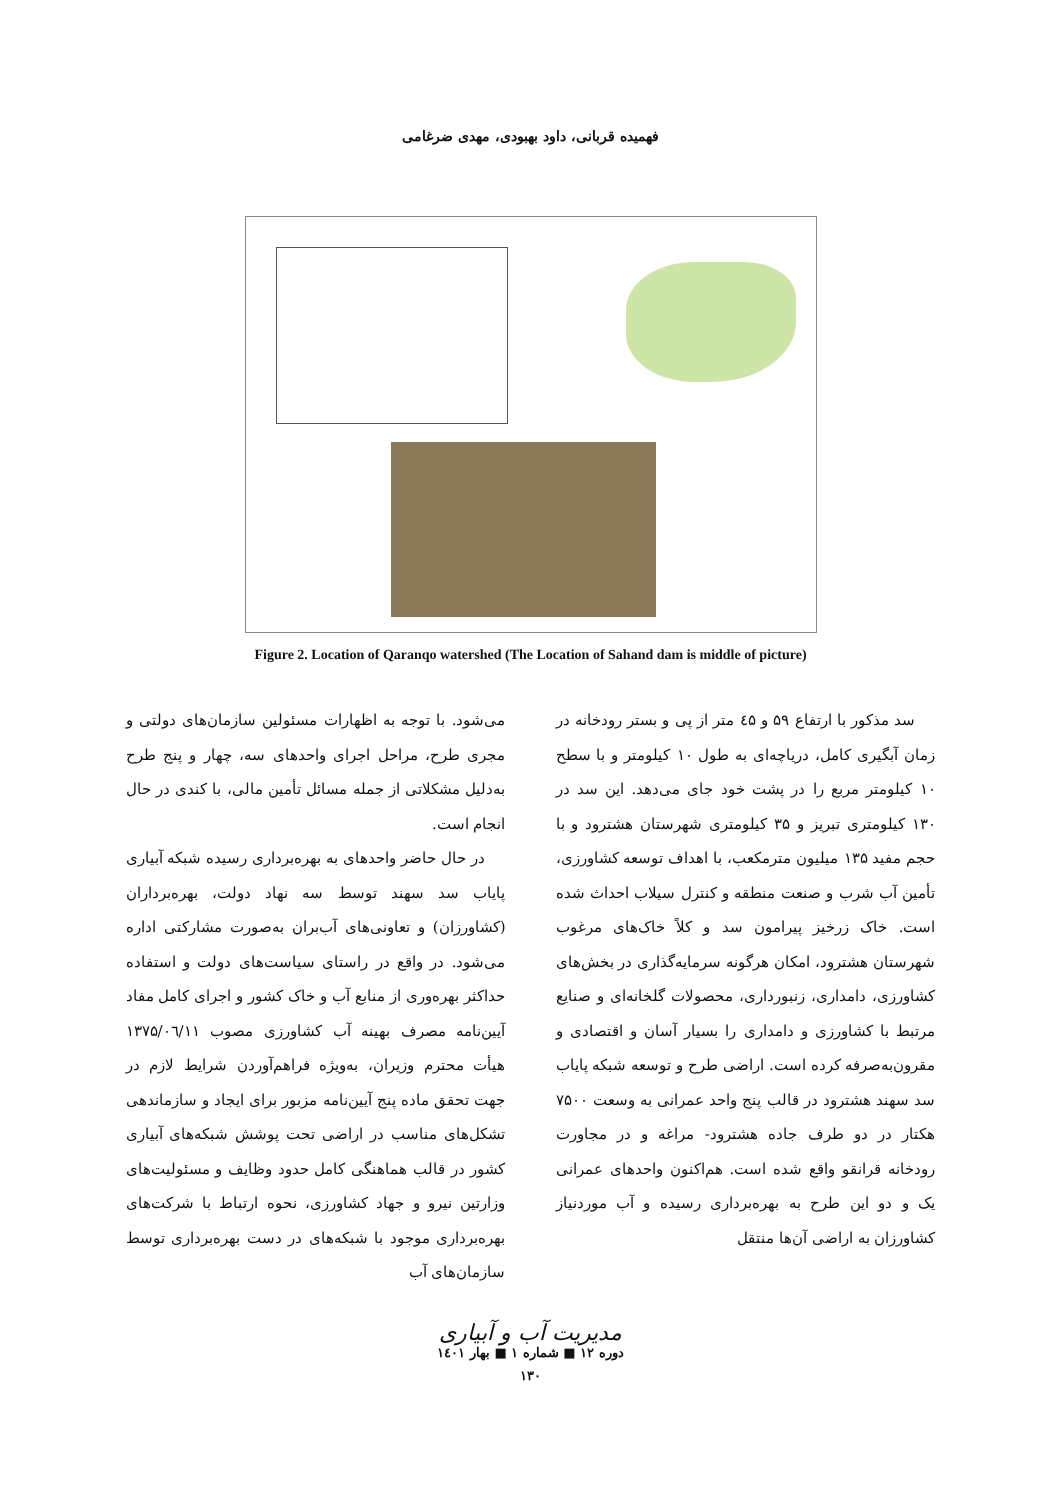فهمیده قربانی، داود بهبودی، مهدی ضرغامی
Figure 2. Location of Qaranqo watershed (The Location of Sahand dam is middle of picture)
سد مذکور با ارتفاع ۵۹ و ٤۵ متر از پی و بستر رودخانه در زمان آبگیری کامل، دریاچه‌ای به طول ۱۰ کیلومتر و با سطح ۱۰ کیلومتر مربع را در پشت خود جای می‌دهد. این سد در ۱۳۰ کیلومتری تبریز و ۳۵ کیلومتری شهرستان هشترود و با حجم مفید ۱۳۵ میلیون مترمکعب، با اهداف توسعه کشاورزی، تأمین آب شرب و صنعت منطقه و کنترل سیلاب احداث شده است. خاک زرخیز پیرامون سد و کلاً خاک‌های مرغوب شهرستان هشترود، امکان هرگونه سرمایه‌گذاری در بخش‌های کشاورزی، دامداری، زنبورداری، محصولات گلخانه‌ای و صنایع مرتبط با کشاورزی و دامداری را بسیار آسان و اقتصادی و مقرون‌به‌صرفه کرده است. اراضی طرح و توسعه شبکه پایاب سد سهند هشترود در قالب پنج واحد عمرانی به وسعت ۷۵۰۰ هکتار در دو طرف جاده هشترود- مراغه و در مجاورت رودخانه قرانقو واقع شده است. هم‌اکنون واحدهای عمرانی یک و دو این طرح به بهره‌برداری رسیده و آب موردنیاز کشاورزان به اراضی آن‌ها منتقل
می‌شود. با توجه به اظهارات مسئولین سازمان‌های دولتی و مجری طرح، مراحل اجرای واحدهای سه، چهار و پنج طرح به‌دلیل مشکلاتی از جمله مسائل تأمین مالی، با کندی در حال انجام است.
در حال حاضر واحدهای به بهره‌برداری رسیده شبکه آبیاری پایاب سد سهند توسط سه نهاد دولت، بهره‌برداران (کشاورزان) و تعاونی‌های آب‌بران به‌صورت مشارکتی اداره می‌شود. در واقع در راستای سیاست‌های دولت و استفاده حداکثر بهره‌وری از منابع آب و خاک کشور و اجرای کامل مفاد آیین‌نامه مصرف بهینه آب کشاورزی مصوب ۱۳۷۵/۰٦/۱۱ هیأت محترم وزیران، به‌ویژه فراهم‌آوردن شرایط لازم در جهت تحقق ماده پنج آیین‌نامه مزبور برای ایجاد و سازماندهی تشکل‌های مناسب در اراضی تحت پوشش شبکه‌های آبیاری کشور در قالب هماهنگی کامل حدود وظایف و مسئولیت‌های وزارتین نیرو و جهاد کشاورزی، نحوه ارتباط با شرکت‌های بهره‌برداری موجود با شبکه‌های در دست بهره‌برداری توسط سازمان‌های آب
مدیریت آب و آبیاری
دوره ۱۲ ■ شماره ۱ ■ بهار ۱٤۰۱
۱۳۰